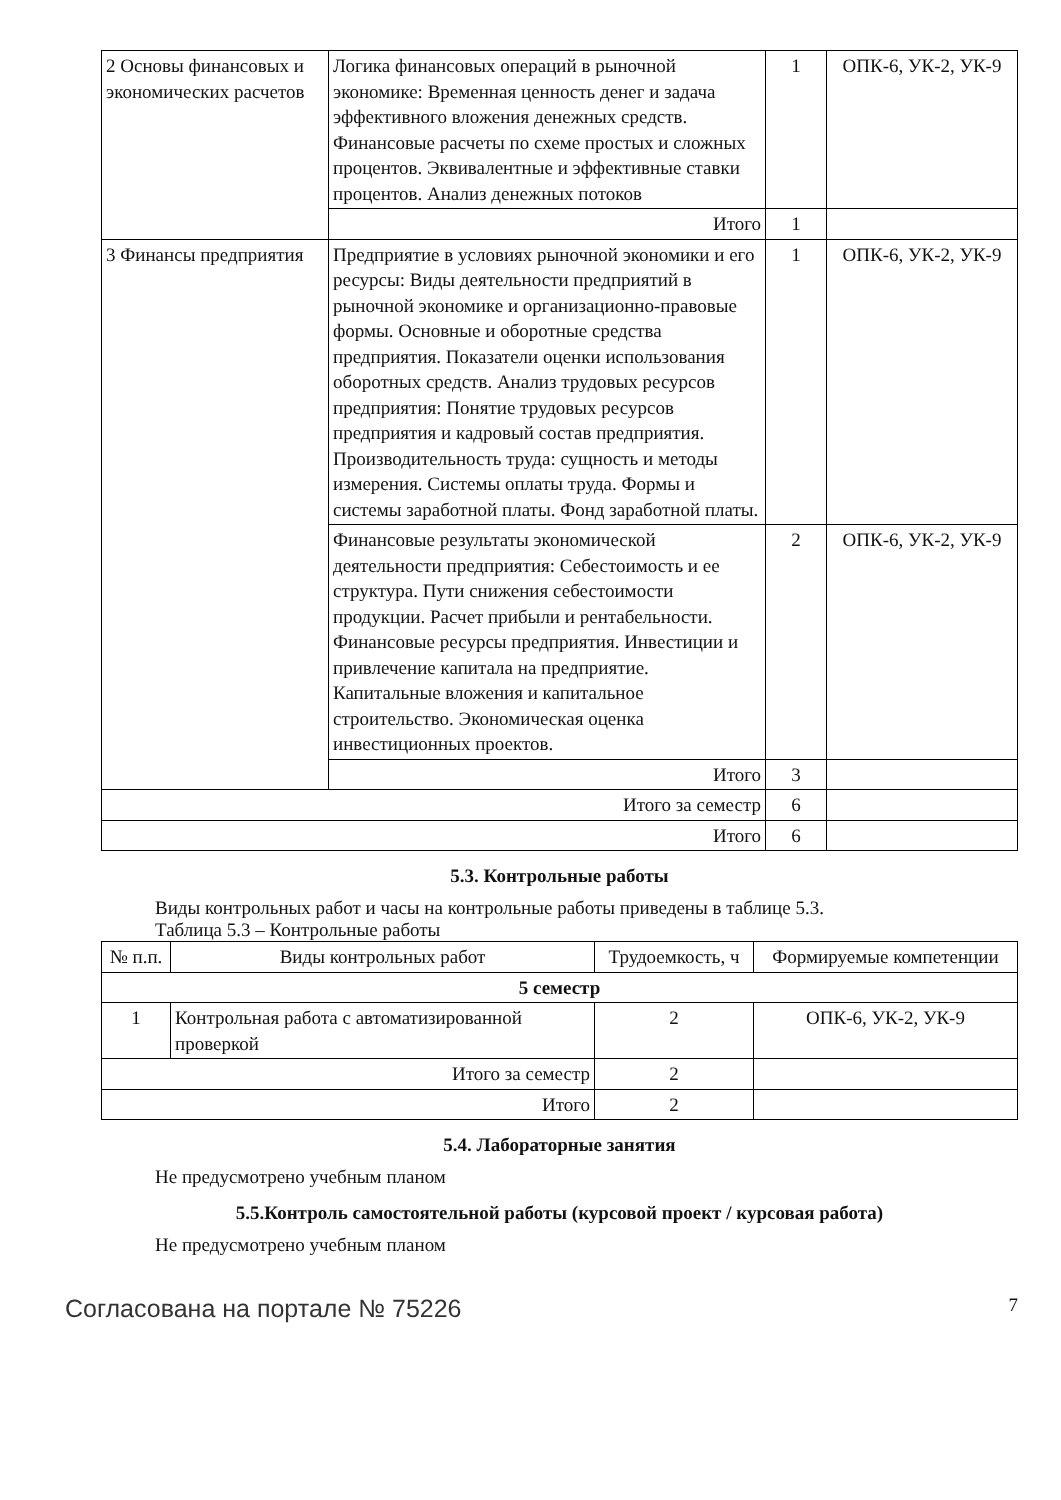| 2 Основы финансовых и экономических расчетов | Логика финансовых операций в рыночной экономике: Временная ценность денег и задача эффективного вложения денежных средств. Финансовые расчеты по схеме простых и сложных процентов. Эквивалентные и эффективные ставки процентов. Анализ денежных потоков | 1 | ОПК-6, УК-2, УК-9 |
| | Итого | 1 | |
| 3 Финансы предприятия | Предприятие в условиях рыночной экономики и его ресурсы: Виды деятельности предприятий в рыночной экономике и организационно-правовые формы. Основные и оборотные средства предприятия. Показатели оценки использования оборотных средств. Анализ трудовых ресурсов предприятия: Понятие трудовых ресурсов предприятия и кадровый состав предприятия. Производительность труда: сущность и методы измерения. Системы оплаты труда. Формы и системы заработной платы. Фонд заработной платы. | 1 | ОПК-6, УК-2, УК-9 |
| | Финансовые результаты экономической деятельности предприятия: Себестоимость и ее структура. Пути снижения себестоимости продукции. Расчет прибыли и рентабельности. Финансовые ресурсы предприятия. Инвестиции и привлечение капитала на предприятие. Капитальные вложения и капитальное строительство. Экономическая оценка инвестиционных проектов. | 2 | ОПК-6, УК-2, УК-9 |
| | Итого | 3 | |
| Итого за семестр | | 6 | |
| Итого | | 6 | |
5.3. Контрольные работы
Виды контрольных работ и часы на контрольные работы приведены в таблице 5.3.
Таблица 5.3 – Контрольные работы
| № п.п. | Виды контрольных работ | Трудоемкость, ч | Формируемые компетенции |
| --- | --- | --- | --- |
| 5 семестр | | | |
| 1 | Контрольная работа с автоматизированной проверкой | 2 | ОПК-6, УК-2, УК-9 |
| Итого за семестр | | 2 | |
| Итого | | 2 | |
5.4. Лабораторные занятия
Не предусмотрено учебным планом
5.5.Контроль самостоятельной работы (курсовой проект / курсовая работа)
Не предусмотрено учебным планом
Согласована на портале № 75226 7